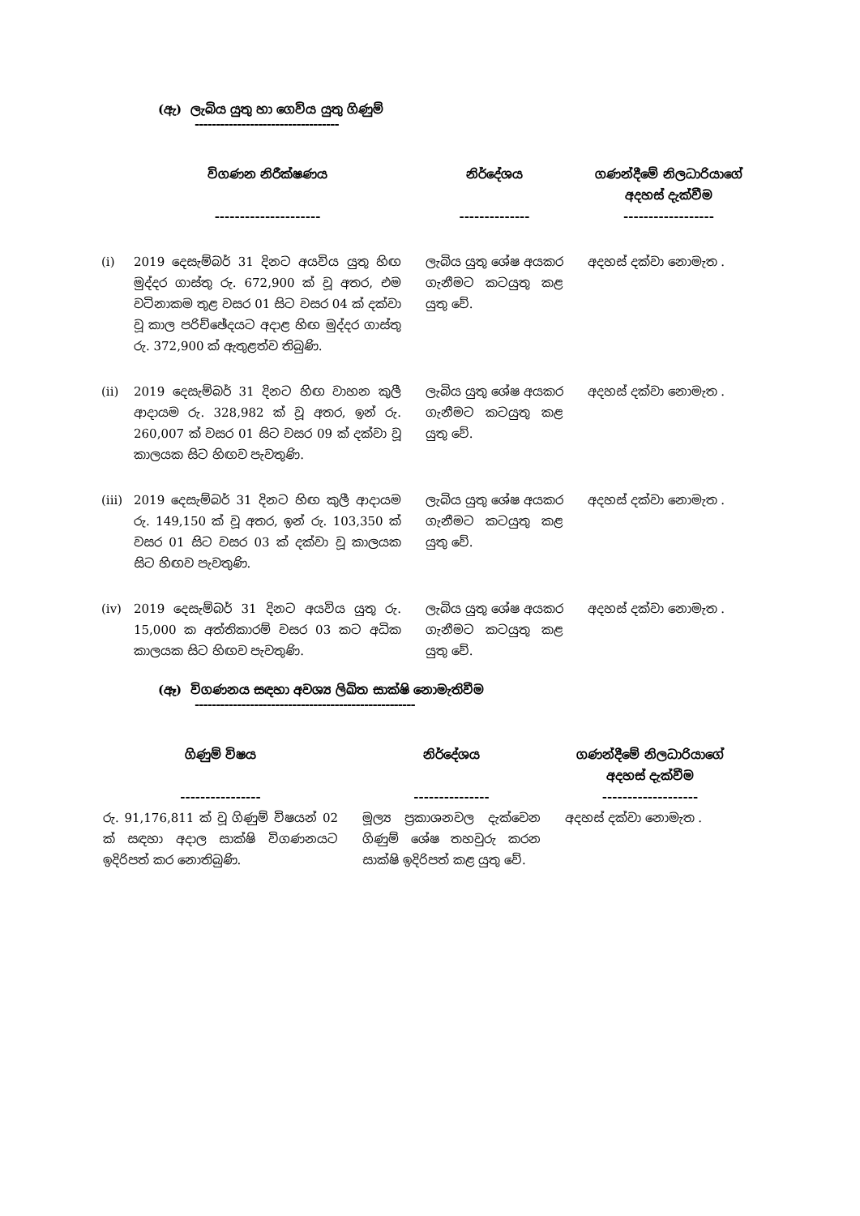(ඇ) ලැබිය යුතු හා ගෙවිය යුතු ගිණුම්
----------------------------------
| | විගණන නිරීක්ෂණය --------------------- | | නිර්දේශය -------------- | | ගණන්දීමේ නිලධාරියාගේ අදහස් දැක්වීම ------------------ |
| --- | --- | --- | --- | --- | --- |
| (i) | 2019 දෙසැම්බර් 31 දිනට අයවිය යුතු හිඟ මුද්දර ගාස්තු රු. 672,900 ක් වූ අතර, එම වටිනාකම තුළ වසර 01 සිට වසර 04 ක් දක්වා වූ කාල පරිච්ඡේදයට අදාළ හිඟ මුද්දර ගාස්තු රු. 372,900 ක් ඇතුළත්ව තිබුණි. | | ලැබිය යුතු ශේෂ අයකර ගැනීමට කටයුතු කළ යුතු වේ. | | අදහස් දක්වා නොමැත . |
| (ii) | 2019 දෙසැම්බර් 31 දිනට හිඟ වාහන කුලී ආදායම රු. 328,982 ක් වූ අතර, ඉන් රු. 260,007 ක් වසර 01 සිට වසර 09 ක් දක්වා වූ කාලයක සිට හිඟව පැවතුණි. | | ලැබිය යුතු ශේෂ අයකර ගැනීමට කටයුතු කළ යුතු වේ. | | අදහස් දක්වා නොමැත . |
| (iii) | 2019 දෙසැම්බර් 31 දිනට හිඟ කුලී ආදායම රු. 149,150 ක් වූ අතර, ඉන් රු. 103,350 ක් වසර 01 සිට වසර 03 ක් දක්වා වූ කාලයක සිට හිඟව පැවතුණි. | | ලැබිය යුතු ශේෂ අයකර ගැනීමට කටයුතු කළ යුතු වේ. | | අදහස් දක්වා නොමැත . |
| (iv) | 2019 දෙසැම්බර් 31 දිනට අයවිය යුතු රු. 15,000 ක අත්තිකාරම් වසර 03 කට අධික කාලයක සිට හිඟව පැවතුණි. | | ලැබිය යුතු ශේෂ අයකර ගැනීමට කටයුතු කළ යුතු වේ. | | අදහස් දක්වා නොමැත . |
(ඈ) විගණනය සඳහා අවශ්‍ය ලිඛිත සාක්ෂි නොමැතිවීම
----------------------------------------------------
| ගිණුම් විෂය ---------------- | | නිර්දේශය --------------- | | ගණන්දීමේ නිලධාරියාගේ අදහස් දැක්වීම ------------------- |
| --- | --- | --- | --- | --- |
| රු. 91,176,811 ක් වූ ගිණුම් විෂයන් 02 ක් සඳහා අදාල සාක්ෂි විගණනයට ඉදිරිපත් කර නොතිබුණි. | | මූල්‍ය ප්‍රකාශනවල දැක්වෙන ගිණුම් ශේෂ තහවුරු කරන සාක්ෂි ඉදිරිපත් කළ යුතු වේ. | | අදහස් දක්වා නොමැත . |